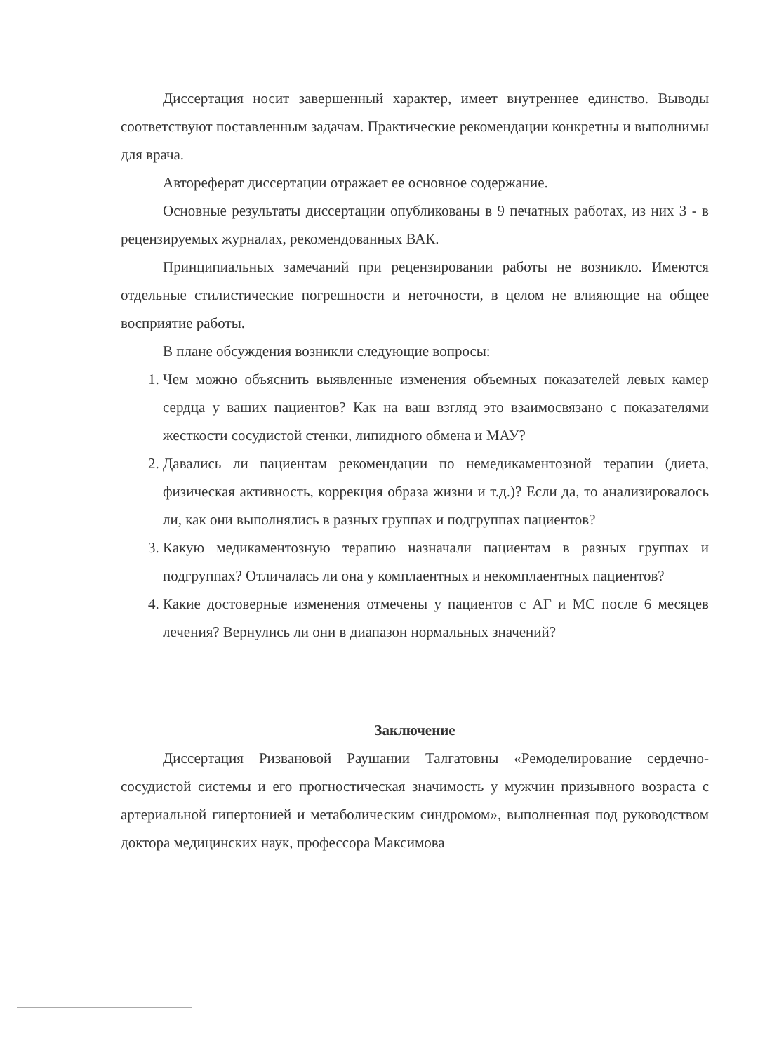Диссертация носит завершенный характер, имеет внутреннее единство. Выводы соответствуют поставленным задачам. Практические рекомендации конкретны и выполнимы для врача.
Автореферат диссертации отражает ее основное содержание.
Основные результаты диссертации опубликованы в 9 печатных работах, из них 3 - в рецензируемых журналах, рекомендованных ВАК.
Принципиальных замечаний при рецензировании работы не возникло. Имеются отдельные стилистические погрешности и неточности, в целом не влияющие на общее восприятие работы.
В плане обсуждения возникли следующие вопросы:
1. Чем можно объяснить выявленные изменения объемных показателей левых камер сердца у ваших пациентов? Как на ваш взгляд это взаимосвязано с показателями жесткости сосудистой стенки, липидного обмена и МАУ?
2. Давались ли пациентам рекомендации по немедикаментозной терапии (диета, физическая активность, коррекция образа жизни и т.д.)? Если да, то анализировалось ли, как они выполнялись в разных группах и подгруппах пациентов?
3. Какую медикаментозную терапию назначали пациентам в разных группах и подгруппах? Отличалась ли она у комплаентных и некомплаентных пациентов?
4. Какие достоверные изменения отмечены у пациентов с АГ и МС после 6 месяцев лечения? Вернулись ли они в диапазон нормальных значений?
Заключение
Диссертация Ризвановой Раушании Талгатовны «Ремоделирование сердечно-сосудистой системы и его прогностическая значимость у мужчин призывного возраста с артериальной гипертонией и метаболическим синдромом», выполненная под руководством доктора медицинских наук, профессора Максимова